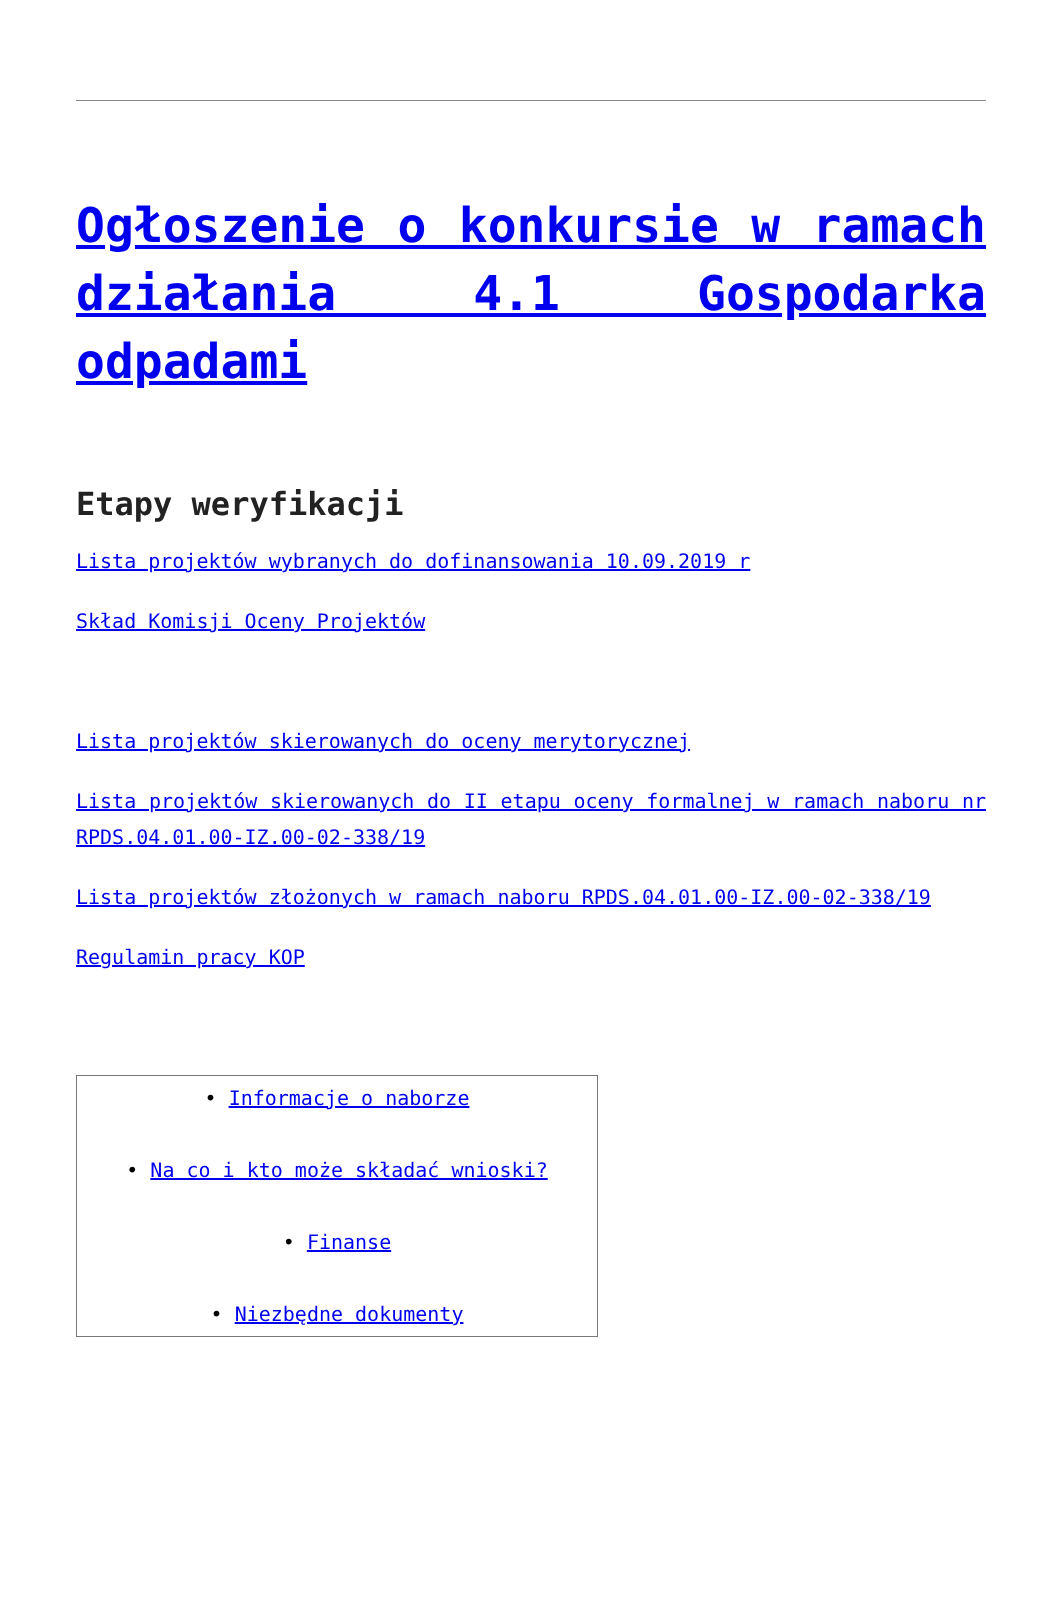Ogłoszenie o konkursie w ramach działania 4.1 Gospodarka odpadami
Etapy weryfikacji
Lista projektów wybranych do dofinansowania 10.09.2019 r
Skład Komisji Oceny Projektów
Lista projektów skierowanych do oceny merytorycznej
Lista projektów skierowanych do II etapu oceny formalnej w ramach naboru nr RPDS.04.01.00-IZ.00-02-338/19
Lista projektów złożonych w ramach naboru RPDS.04.01.00-IZ.00-02-338/19
Regulamin pracy KOP
| • Informacje o naborze • Na co i kto może składać wnioski? • Finanse • Niezbędne dokumenty |